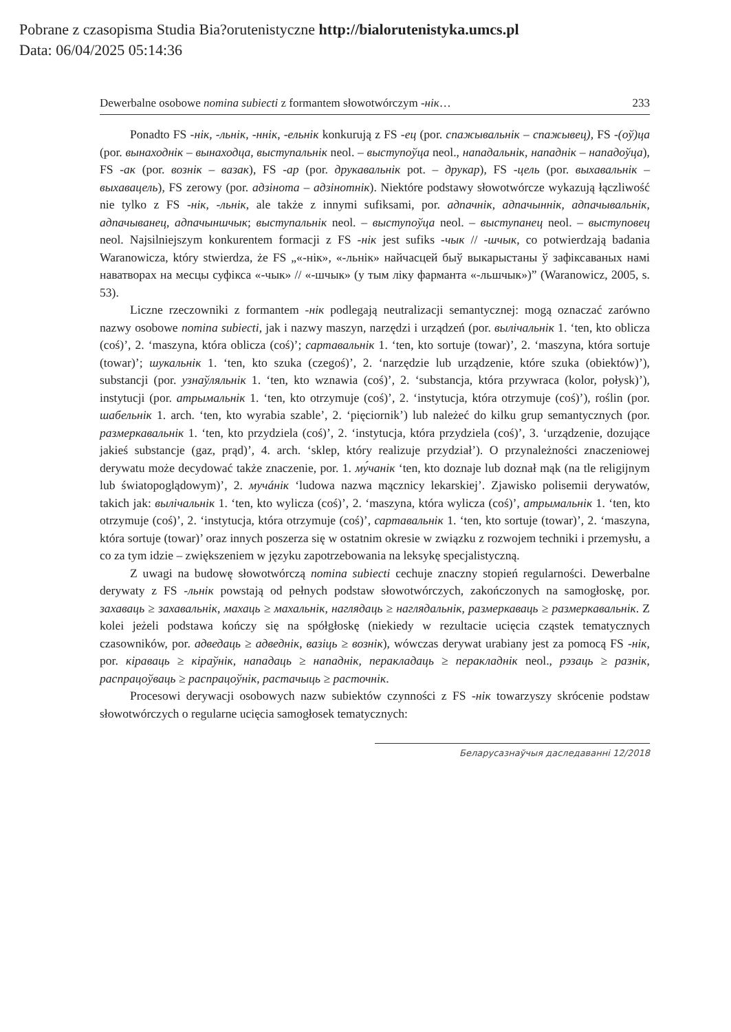Pobrane z czasopisma Studia Bia?orutenistyczne http://bialorutenistyka.umcs.pl
Data: 06/04/2025 05:14:36
Dewerbalne osobowe nomina subiecti z formantem słowotwórczym -нік… 233
Ponadto FS -нік, -льнік, -ннік, -ельнік konkurują z FS -ец (por. спажывальнік – спажывец), FS -(оў)ца (por. вынаходнік – вынаходца, выступальнік neol. – выступоўца neol., нападальнік, нападнік – нападоўца), FS -ак (por. вознік – вазак), FS -ар (por. друкавальнік pot. – друкар), FS -цель (por. выхавальнік – выхавацель), FS zerowy (por. адзінота – адзінотнік). Niektóre podstawy słowotwórcze wykazują łączliwość nie tylko z FS -нік, -льнік, ale także z innymi sufiksami, por. адпачнік, адпачыннік, адпачывальнік, адпачыванец, адпачыншчык; выступальнік neol. – выступоўца neol. – выступанец neol. – выступовец neol. Najsilniejszym konkurentem formacji z FS -нік jest sufiks -чык // -шчык, co potwierdzają badania Waranowicza, który stwierdza, że FS „«-нік», «-льнік» найчасцей быў выкарыстаны ў зафіксаваных намі наватворах на месцы суфікса «-чык» // «-шчык» (у тым ліку фарманта «-льшчык»)” (Waranowicz, 2005, s. 53).
Liczne rzeczowniki z formantem -нік podlegają neutralizacji semantycznej: mogą oznaczać zarówno nazwy osobowe nomina subiecti, jak i nazwy maszyn, narzędzi i urządzeń (por. вылічальнік 1. ‘ten, kto oblicza (coś)’, 2. ‘maszyna, która oblicza (coś)’; сартавальнік 1. ‘ten, kto sortuje (towar)’, 2. ‘maszyna, która sortuje (towar)’; шукальнік 1. ‘ten, kto szuka (czegoś)’, 2. ‘narzędzie lub urządzenie, które szuka (obiektów)’), substancji (por. узнаўляльнік 1. ‘ten, kto wznawia (coś)’, 2. ‘substancja, która przywraca (kolor, połysk)’), instytucji (por. атрымальнік 1. ‘ten, kto otrzymuje (coś)’, 2. ‘instytucja, która otrzymuje (coś)’), roślin (por. шабельнік 1. arch. ‘ten, kto wyrabia szable’, 2. ‘pięciornik’) lub należeć do kilku grup semantycznych (por. размеркавальнік 1. ‘ten, kto przydziela (coś)’, 2. ‘instytucja, która przydziela (coś)’, 3. ‘urządzenie, dozujące jakieś substancje (gaz, prąd)’, 4. arch. ‘sklep, który realizuje przydział’). O przynależności znaczeniowej derywatu może decydować także znaczenie, por. 1. му́чанік ‘ten, kto doznaje lub doznał mąk (na tle religijnym lub światopoglądowym)’, 2. мучáнік ‘ludowa nazwa mącznicy lekarskiej’. Zjawisko polisemii derywatów, takich jak: вылічальнік 1. ‘ten, kto wylicza (coś)’, 2. ‘maszyna, która wylicza (coś)’, атрымальнік 1. ‘ten, kto otrzymuje (coś)’, 2. ‘instytucja, która otrzymuje (coś)’, сартавальнік 1. ‘ten, kto sortuje (towar)’, 2. ‘maszyna, która sortuje (towar)’ oraz innych poszerza się w ostatnim okresie w związku z rozwojem techniki i przemysłu, a co za tym idzie – zwiększeniem w języku zapotrzebowania na leksykę specjalistyczną.
Z uwagi na budowę słowotwórczą nomina subiecti cechuje znaczny stopień regularności. Dewerbalne derywaty z FS -льнік powstają od pełnych podstaw słowotwórczych, zakończonych na samogłoskę, por. захаваць ≥ захавальнік, махаць ≥ махальнік, наглядаць ≥ наглядальнік, размеркаваць ≥ размеркавальнік. Z kolei jeżeli podstawa kończy się na spółgłoskę (niekiedy w rezultacie ucięcia cząstek tematycznych czasowników, por. адведаць ≥ адведнік, вазіць ≥ вознік), wówczas derywat urabiany jest za pomocą FS -нік, por. кіраваць ≥ кіраўнік, нападаць ≥ нападнік, перакладаць ≥ перакладнік neol., рэзаць ≥ разнік, распрацоўваць ≥ распрацоўнік, растачыць ≥ расточнік.
Procesowi derywacji osobowych nazw subiektów czynności z FS -нік towarzyszy skrócenie podstaw słowotwórczych o regularne ucięcia samogłosek tematycznych:
Беларусазнаўчыя даследаванні 12/2018